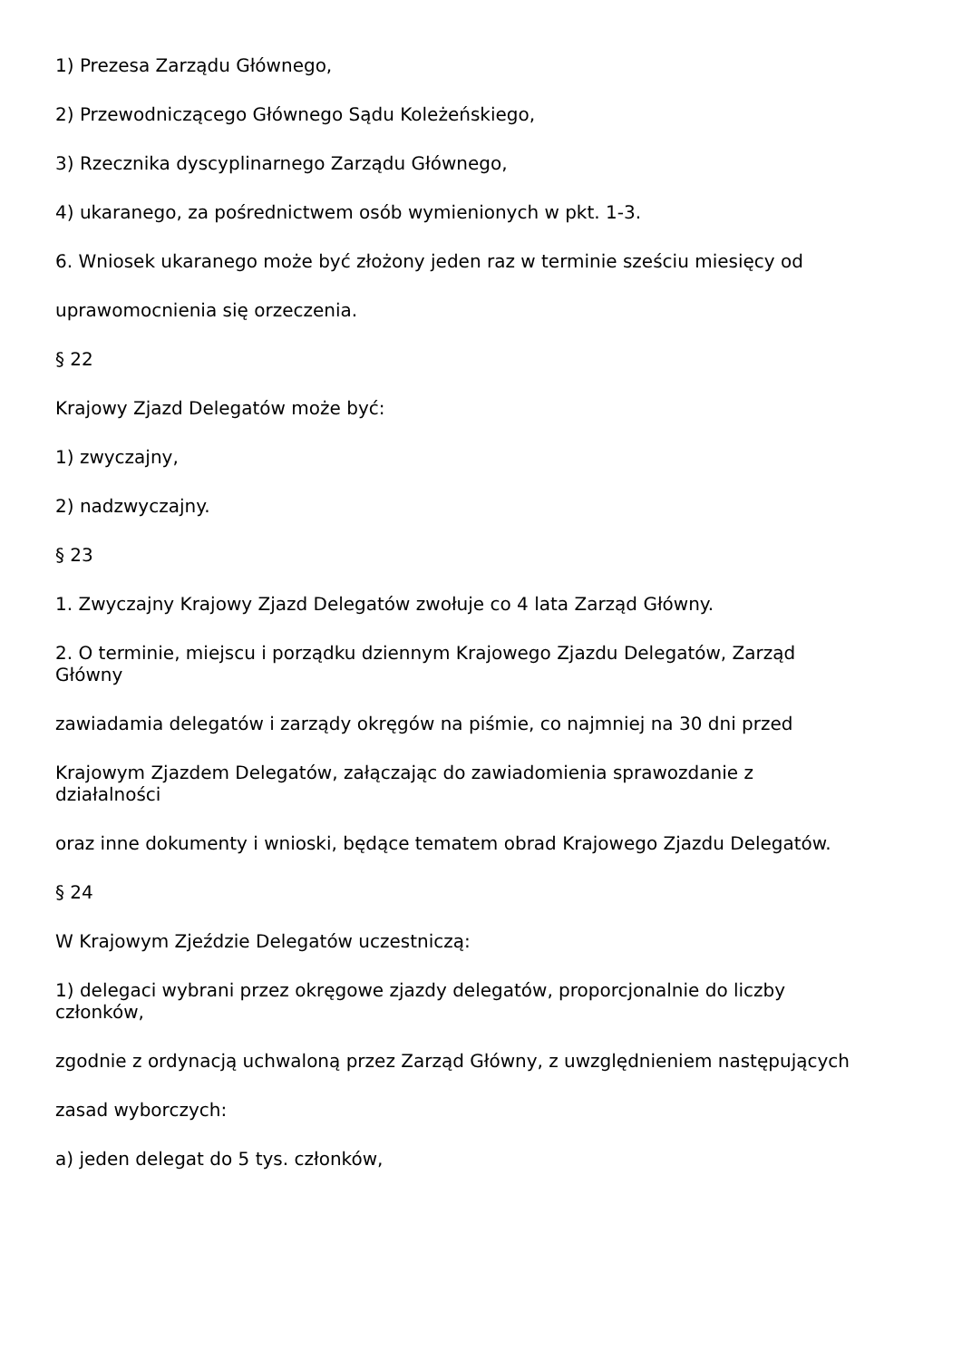1) Prezesa Zarządu Głównego,
2) Przewodniczącego Głównego Sądu Koleżeńskiego,
3) Rzecznika dyscyplinarnego Zarządu Głównego,
4) ukaranego, za pośrednictwem osób wymienionych w pkt. 1-3.
6. Wniosek ukaranego może być złożony jeden raz w terminie sześciu miesięcy od
uprawomocnienia się orzeczenia.
§ 22
Krajowy Zjazd Delegatów może być:
1) zwyczajny,
2) nadzwyczajny.
§ 23
1. Zwyczajny Krajowy Zjazd Delegatów zwołuje co 4 lata Zarząd Główny.
2. O terminie, miejscu i porządku dziennym Krajowego Zjazdu Delegatów, Zarząd
Główny
zawiadamia delegatów i zarządy okręgów na piśmie, co najmniej na 30 dni przed
Krajowym Zjazdem Delegatów, załączając do zawiadomienia sprawozdanie z
działalności
oraz inne dokumenty i wnioski, będące tematem obrad Krajowego Zjazdu Delegatów.
§ 24
W Krajowym Zjeździe Delegatów uczestniczą:
1) delegaci wybrani przez okręgowe zjazdy delegatów, proporcjonalnie do liczby
członków,
zgodnie z ordynacją uchwaloną przez Zarząd Główny, z uwzględnieniem następujących
zasad wyborczych:
a) jeden delegat do 5 tys. członków,